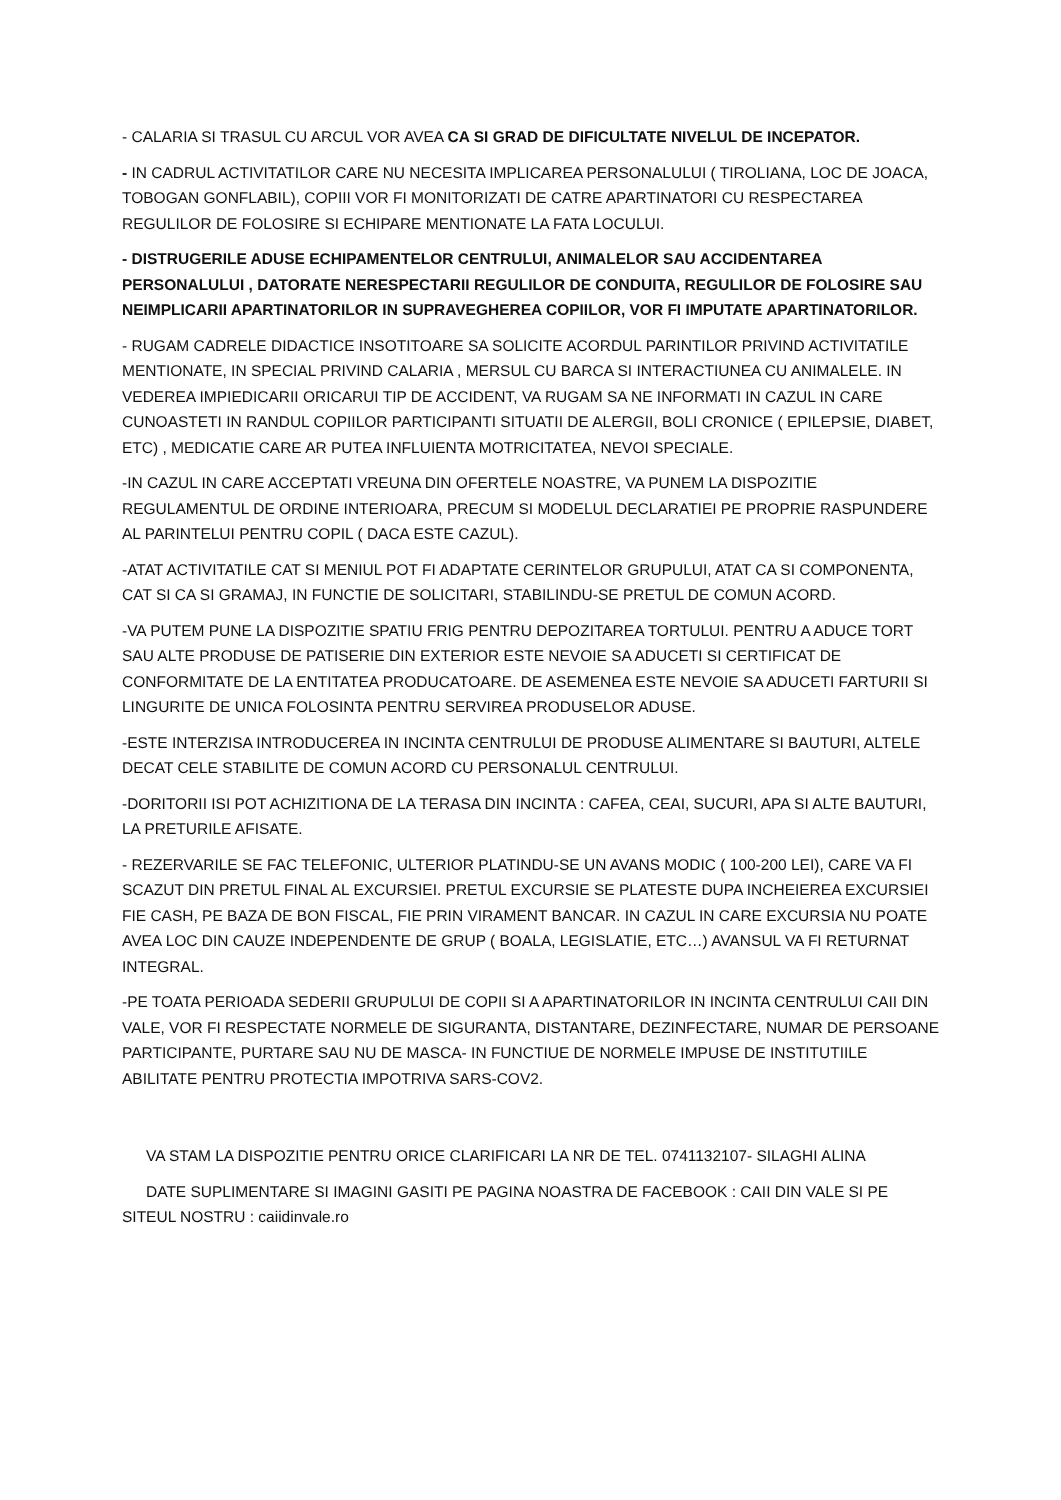- CALARIA SI TRASUL CU ARCUL VOR AVEA CA SI GRAD DE DIFICULTATE NIVELUL DE INCEPATOR.
- IN CADRUL ACTIVITATILOR CARE NU NECESITA IMPLICAREA PERSONALULUI ( TIROLIANA, LOC DE JOACA, TOBOGAN GONFLABIL), COPIII VOR FI MONITORIZATI DE CATRE APARTINATORI CU RESPECTAREA REGULILOR DE FOLOSIRE SI ECHIPARE MENTIONATE LA FATA LOCULUI.
- DISTRUGERILE ADUSE ECHIPAMENTELOR CENTRULUI, ANIMALELOR SAU ACCIDENTAREA PERSONALULUI , DATORATE NERESPECTARII REGULILOR DE CONDUITA, REGULILOR DE FOLOSIRE SAU NEIMPLICARII APARTINATORILOR IN SUPRAVEGHEREA COPIILOR, VOR FI IMPUTATE APARTINATORILOR.
- RUGAM CADRELE DIDACTICE INSOTITOARE SA SOLICITE ACORDUL PARINTILOR PRIVIND ACTIVITATILE MENTIONATE, IN SPECIAL PRIVIND CALARIA , MERSUL CU BARCA SI INTERACTIUNEA CU ANIMALELE. IN VEDEREA IMPIEDICARII ORICARUI TIP DE ACCIDENT, VA RUGAM SA NE INFORMATI IN CAZUL IN CARE CUNOASTETI IN RANDUL COPIILOR PARTICIPANTI SITUATII DE ALERGII, BOLI CRONICE ( EPILEPSIE, DIABET, ETC) , MEDICATIE CARE AR PUTEA INFLUIENTA MOTRICITATEA, NEVOI SPECIALE.
-IN CAZUL IN CARE ACCEPTATI VREUNA DIN OFERTELE NOASTRE, VA PUNEM LA DISPOZITIE REGULAMENTUL DE ORDINE INTERIOARA, PRECUM SI MODELUL DECLARATIEI PE PROPRIE RASPUNDERE AL PARINTELUI PENTRU COPIL ( DACA ESTE CAZUL).
-ATAT ACTIVITATILE CAT SI MENIUL POT FI ADAPTATE CERINTELOR GRUPULUI, ATAT CA SI COMPONENTA, CAT SI CA SI GRAMAJ, IN FUNCTIE DE SOLICITARI, STABILINDU-SE PRETUL DE COMUN ACORD.
-VA PUTEM PUNE LA DISPOZITIE SPATIU FRIG PENTRU DEPOZITAREA TORTULUI. PENTRU A ADUCE TORT SAU ALTE PRODUSE DE PATISERIE DIN EXTERIOR ESTE NEVOIE SA ADUCETI SI CERTIFICAT DE CONFORMITATE DE LA ENTITATEA PRODUCATOARE. DE ASEMENEA ESTE NEVOIE SA ADUCETI FARTURII SI LINGURITE DE UNICA FOLOSINTA PENTRU SERVIREA PRODUSELOR ADUSE.
-ESTE INTERZISA INTRODUCEREA IN INCINTA CENTRULUI DE PRODUSE ALIMENTARE SI BAUTURI, ALTELE DECAT CELE STABILITE DE COMUN ACORD CU PERSONALUL CENTRULUI.
-DORITORII ISI POT ACHIZITIONA DE LA TERASA DIN INCINTA : CAFEA, CEAI, SUCURI, APA SI ALTE BAUTURI, LA PRETURILE AFISATE.
- REZERVARILE SE FAC TELEFONIC, ULTERIOR PLATINDU-SE UN AVANS MODIC ( 100-200 LEI), CARE VA FI SCAZUT DIN PRETUL FINAL AL EXCURSIEI. PRETUL EXCURSIE SE PLATESTE DUPA INCHEIEREA EXCURSIEI FIE CASH, PE BAZA DE BON FISCAL, FIE PRIN VIRAMENT BANCAR. IN CAZUL IN CARE EXCURSIA NU POATE AVEA LOC DIN CAUZE INDEPENDENTE DE GRUP ( BOALA, LEGISLATIE, ETC…) AVANSUL VA FI RETURNAT INTEGRAL.
-PE TOATA PERIOADA SEDERII GRUPULUI DE COPII SI A APARTINATORILOR IN INCINTA CENTRULUI CAII DIN VALE, VOR FI RESPECTATE NORMELE DE SIGURANTA, DISTANTARE, DEZINFECTARE, NUMAR DE PERSOANE PARTICIPANTE, PURTARE SAU NU DE MASCA- IN FUNCTIUE DE NORMELE IMPUSE DE INSTITUTIILE ABILITATE PENTRU PROTECTIA IMPOTRIVA SARS-COV2.
VA STAM LA DISPOZITIE PENTRU ORICE CLARIFICARI LA NR DE TEL. 0741132107- SILAGHI ALINA
DATE SUPLIMENTARE SI IMAGINI GASITI PE PAGINA NOASTRA DE FACEBOOK : CAII DIN VALE SI PE SITEUL NOSTRU : caiidinvale.ro